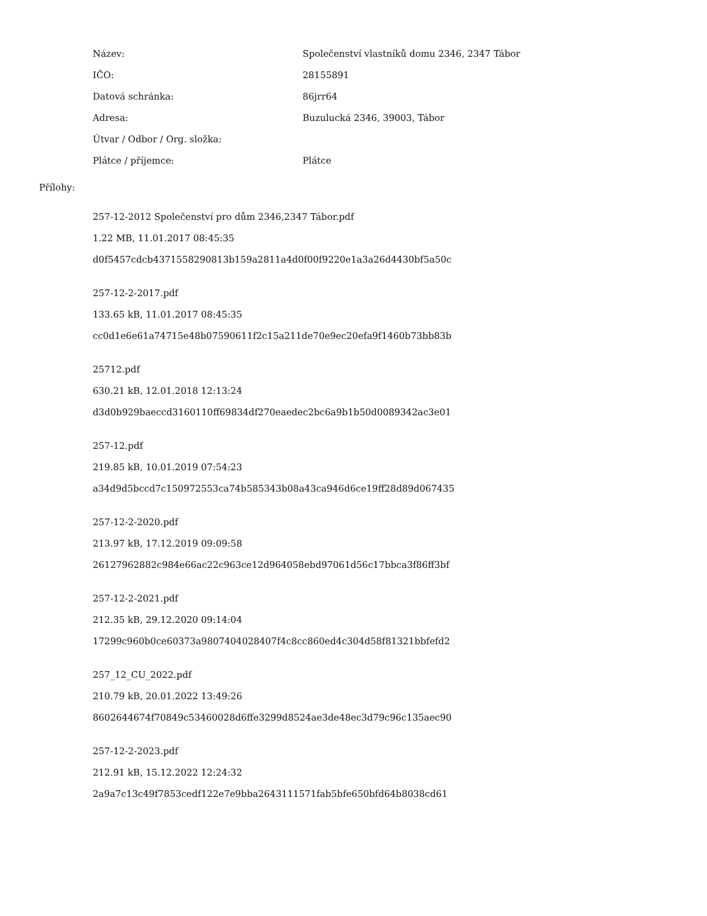| Název: | Společenství vlastníků domu 2346, 2347 Tábor |
| IČO: | 28155891 |
| Datová schránka: | 86jrr64 |
| Adresa: | Buzulucká 2346, 39003, Tábor |
| Útvar / Odbor / Org. složka: | |
| Plátce / příjemce: | Plátce |
Přílohy:
257-12-2012 Společenství pro dům 2346,2347 Tábor.pdf
1.22 MB, 11.01.2017 08:45:35
d0f5457cdcb4371558290813b159a2811a4d0f00f9220e1a3a26d4430bf5a50c
257-12-2-2017.pdf
133.65 kB, 11.01.2017 08:45:35
cc0d1e6e61a74715e48b07590611f2c15a211de70e9ec20efa9f1460b73bb83b
25712.pdf
630.21 kB, 12.01.2018 12:13:24
d3d0b929baeccd3160110ff69834df270eaedec2bc6a9b1b50d0089342ac3e01
257-12.pdf
219.85 kB, 10.01.2019 07:54:23
a34d9d5bccd7c150972553ca74b585343b08a43ca946d6ce19ff28d89d067435
257-12-2-2020.pdf
213.97 kB, 17.12.2019 09:09:58
26127962882c984e66ac22c963ce12d964058ebd97061d56c17bbca3f86ff3bf
257-12-2-2021.pdf
212.35 kB, 29.12.2020 09:14:04
17299c960b0ce60373a9807404028407f4c8cc860ed4c304d58f81321bbfefd2
257_12_CU_2022.pdf
210.79 kB, 20.01.2022 13:49:26
8602644674f70849c53460028d6ffe3299d8524ae3de48ec3d79c96c135aec90
257-12-2-2023.pdf
212.91 kB, 15.12.2022 12:24:32
2a9a7c13c49f7853cedf122e7e9bba2643111571fab5bfe650bfd64b8038cd61